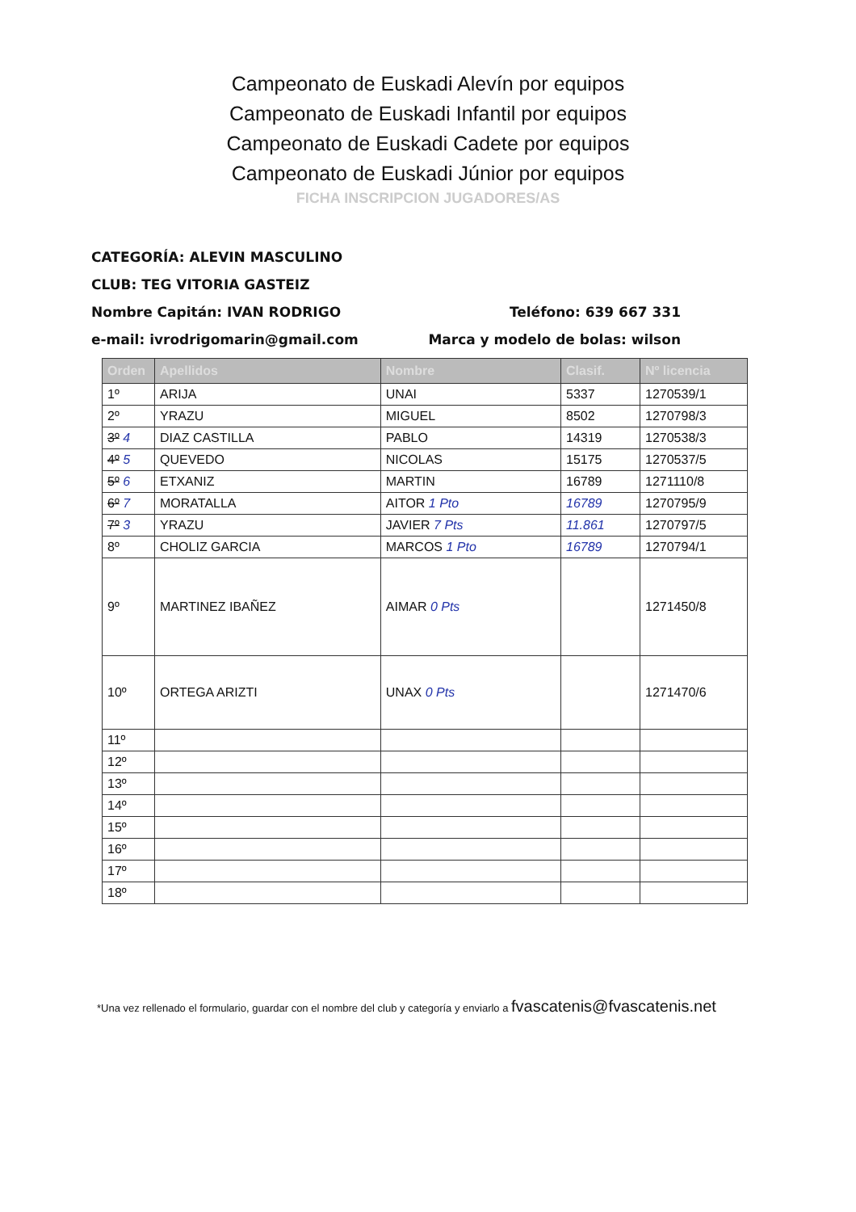Campeonato de Euskadi Alevín por equipos
Campeonato de Euskadi Infantil por equipos
Campeonato de Euskadi Cadete por equipos
Campeonato de Euskadi Júnior por equipos
FICHA INSCRIPCION JUGADORES/AS
CATEGORÍA: ALEVIN MASCULINO
CLUB: TEG VITORIA GASTEIZ
Nombre Capitán: IVAN RODRIGO Teléfono: 639 667 331
e-mail: ivrodrigomarin@gmail.com Marca y modelo de bolas: wilson
| Orden | Apellidos | Nombre | Clasif. | Nº licencia |
| --- | --- | --- | --- | --- |
| 1º | ARIJA | UNAI | 5337 | 1270539/1 |
| 2º | YRAZU | MIGUEL | 8502 | 1270798/3 |
| 3º 4 | DIAZ CASTILLA | PABLO | 14319 | 1270538/3 |
| 4º 5 | QUEVEDO | NICOLAS | 15175 | 1270537/5 |
| 5º 6 | ETXANIZ | MARTIN | 16789 | 1271110/8 |
| 6º 7 | MORATALLA | AITOR 1 Pto | 16789 | 1270795/9 |
| 7º 3 | YRAZU | JAVIER 7 Pts | 11.861 | 1270797/5 |
| 8º | CHOLIZ GARCIA | MARCOS 1 Pto | 16789 | 1270794/1 |
| 9º | MARTINEZ IBAÑEZ | AIMAR 0 Pts | | 1271450/8 |
| 10º | ORTEGA ARIZTI | UNAX 0 Pts | | 1271470/6 |
| 11º | | | | |
| 12º | | | | |
| 13º | | | | |
| 14º | | | | |
| 15º | | | | |
| 16º | | | | |
| 17º | | | | |
| 18º | | | | |
*Una vez rellenado el formulario, guardar con el nombre del club y categoría y enviarlo a fvascatenis@fvascatenis.net